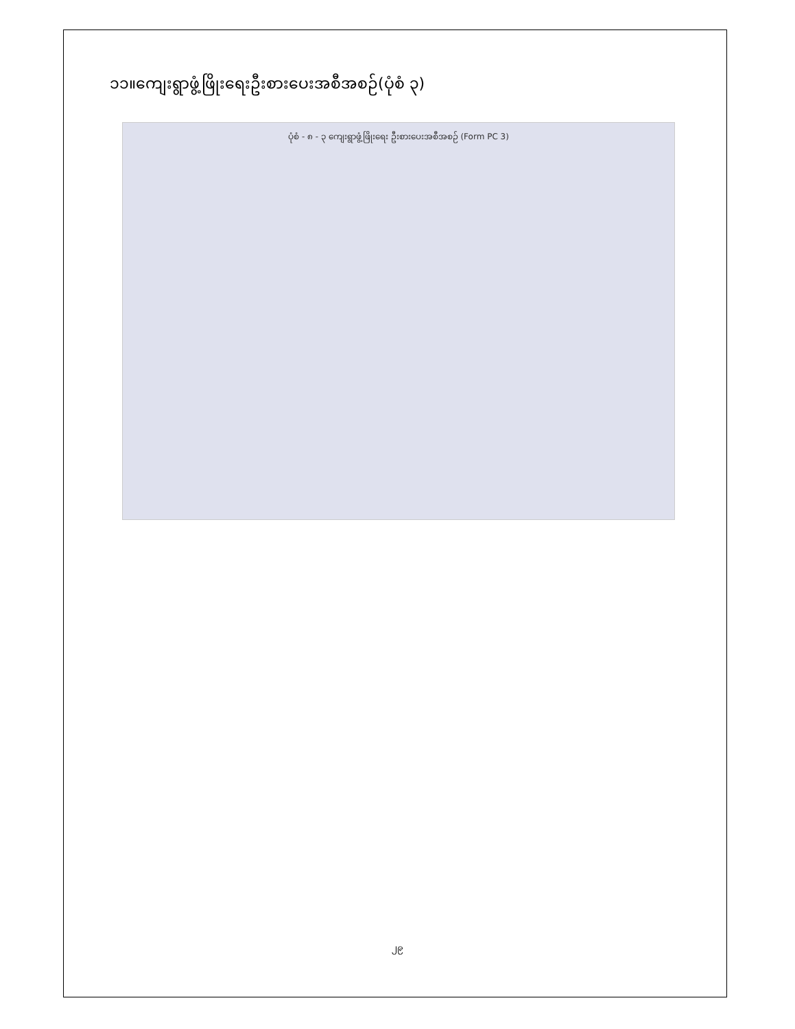၁၁။ကျေးရွာဖွံ့ဖြိုးရေးဦးစားပေးအစီအစဉ်(ပုံစံ ၃)
ပုံစံ - ၈ - ၃ ကျေးရွာဖွံ့ဖြိုးရေး ဦးစားပေးအစီအစဉ် (Form PC 3)
၂၉